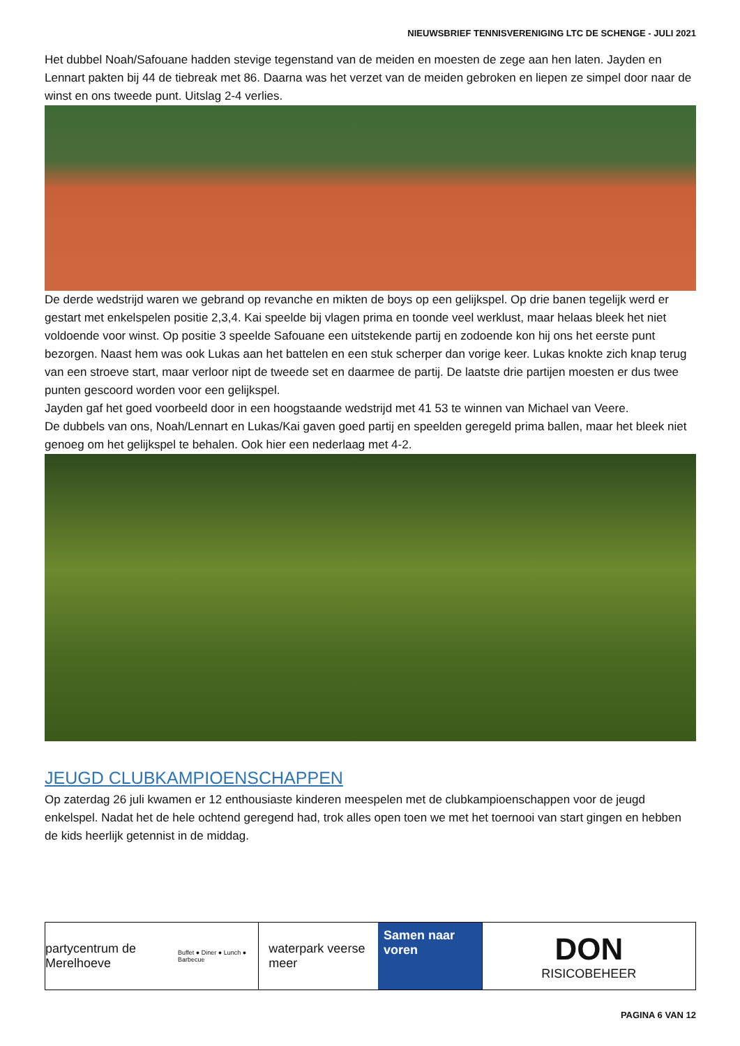NIEUWSBRIEF TENNISVERENIGING LTC DE SCHENGE - JULI 2021
Het dubbel Noah/Safouane hadden stevige tegenstand van de meiden en moesten de zege aan hen laten. Jayden en Lennart pakten bij 44 de tiebreak met 86. Daarna was het verzet van de meiden gebroken en liepen ze simpel door naar de winst en ons tweede punt. Uitslag 2-4 verlies.
De derde wedstrijd waren we gebrand op revanche en mikten de boys op een gelijkspel. Op drie banen tegelijk werd er gestart met enkelspelen positie 2,3,4. Kai speelde bij vlagen prima en toonde veel werklust, maar helaas bleek het niet voldoende voor winst. Op positie 3 speelde Safouane een uitstekende partij en zodoende kon hij ons het eerste punt bezorgen. Naast hem was ook Lukas aan het battelen en een stuk scherper dan vorige keer. Lukas knokte zich knap terug van een stroeve start, maar verloor nipt de tweede set en daarmee de partij. De laatste drie partijen moesten er dus twee punten gescoord worden voor een gelijkspel.
Jayden gaf het goed voorbeeld door in een hoogstaande wedstrijd met 41 53 te winnen van Michael van Veere.
De dubbels van ons, Noah/Lennart en Lukas/Kai gaven goed partij en speelden geregeld prima ballen, maar het bleek niet genoeg om het gelijkspel te behalen. Ook hier een nederlaag met 4-2.
JEUGD CLUBKAMPIOENSCHAPPEN
Op zaterdag 26 juli kwamen er 12 enthousiaste kinderen meespelen met de clubkampioenschappen voor de jeugd enkelspel. Nadat het de hele ochtend geregend had, trok alles open toen we met het toernooi van start gingen en hebben de kids heerlijk getennist in de middag.
partycentrum de Merelhoeve
Buffet ● Diner ● Lunch ● Barbecue
waterpark veerse meer Samen naar voren
DON
RISICOBEHEER
PAGINA 6 VAN 12